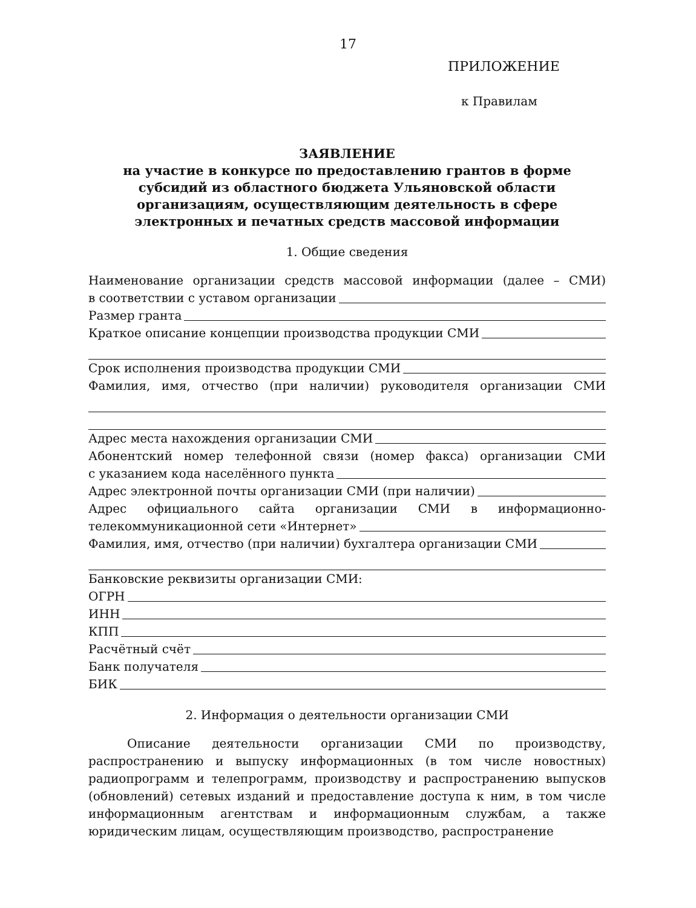17
ПРИЛОЖЕНИЕ
к Правилам
ЗАЯВЛЕНИЕ
на участие в конкурсе по предоставлению грантов в форме
субсидий из областного бюджета Ульяновской области
организациям, осуществляющим деятельность в сфере
электронных и печатных средств массовой информации
1. Общие сведения
Наименование организации средств массовой информации (далее – СМИ)
в соответствии с уставом организации
Размер гранта
Краткое описание концепции производства продукции СМИ
Срок исполнения производства продукции СМИ
Фамилия, имя, отчество (при наличии) руководителя организации СМИ
Адрес места нахождения организации СМИ
Абонентский номер телефонной связи (номер факса) организации СМИ
с указанием кода населённого пункта
Адрес электронной почты организации СМИ (при наличии)
Адрес официального сайта организации СМИ в информационно-
телекоммуникационной сети «Интернет»
Фамилия, имя, отчество (при наличии) бухгалтера организации СМИ
Банковские реквизиты организации СМИ:
ОГРН
ИНН
КПП
Расчётный счёт
Банк получателя
БИК
2. Информация о деятельности организации СМИ
Описание деятельности организации СМИ по производству, распространению и выпуску информационных (в том числе новостных) радиопрограмм и телепрограмм, производству и распространению выпусков (обновлений) сетевых изданий и предоставление доступа к ним, в том числе информационным агентствам и информационным службам, а также юридическим лицам, осуществляющим производство, распространение